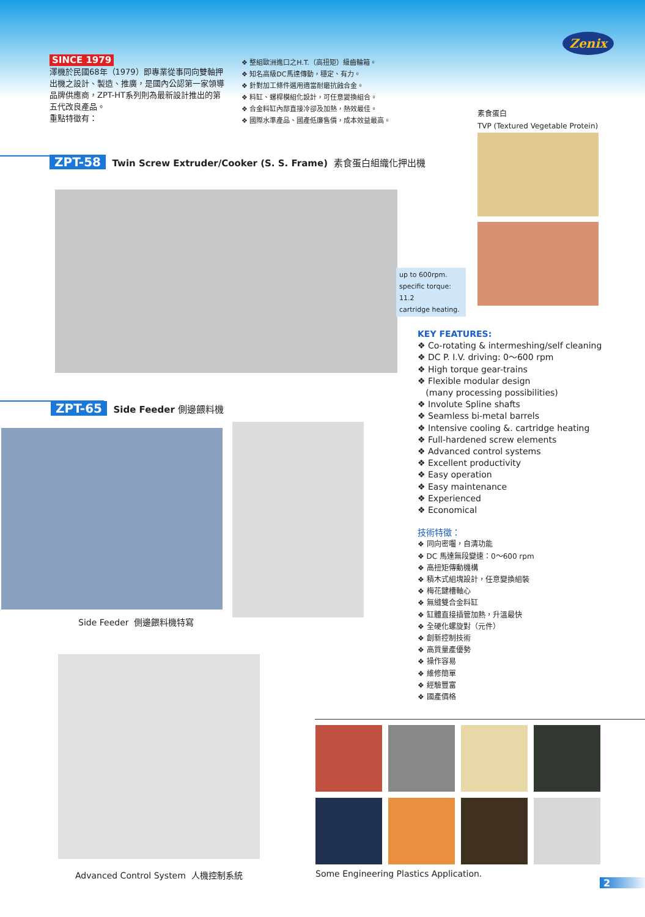Zenix
SINCE 1979
澤機於民國68年（1979）即專業從事同向雙軸押出機之設計、製造、推廣，是國內公認第一家領導品牌供應商，ZPT-HT系列則為最新設計推出的第五代改良產品。
重點特徵有：
❖ 整組歐洲進口之H.T.（高扭矩）級齒輪箱。
❖ 知名高級DC馬達傳動，穩定、有力。
❖ 針對加工條件選用適當耐磨抗蝕合金。
❖ 料缸、螺桿模組化設計，可任意變換組合。
❖ 合金料缸內部直接冷卻及加熱，熱效最佳。
❖ 國際水準產品、國產低廉售價，成本效益最高。
素食蛋白
TVP (Textured Vegetable Protein)
ZPT-58 Twin Screw Extruder/Cooker (S. S. Frame) 素食蛋白組織化押出機
up to 600rpm.
specific torque: 11.2
cartridge heating.
ZPT-65 Side Feeder 側邊餵料機
Side Feeder 側邊餵料機特寫
Advanced Control System 人機控制系統
KEY FEATURES:
❖ Co-rotating & intermeshing/self cleaning
❖ DC P. I.V. driving: 0～600 rpm
❖ High torque gear-trains
❖ Flexible modular design
(many processing possibilities)
❖ Involute Spline shafts
❖ Seamless bi-metal barrels
❖ Intensive cooling &. cartridge heating
❖ Full-hardened screw elements
❖ Advanced control systems
❖ Excellent productivity
❖ Easy operation
❖ Easy maintenance
❖ Experienced
❖ Economical
技術特徵：
❖ 同向密囓，自清功能
❖ DC 馬達無段變速：0～600 rpm
❖ 高扭矩傳動機構
❖ 積木式組塊設計，任意變換組裝
❖ 梅花鍵槽軸心
❖ 無縫雙合金料缸
❖ 缸體直接插管加熱，升溫最快
❖ 全硬化螺旋對（元件）
❖ 創新控制技術
❖ 高質量產優勢
❖ 操作容易
❖ 維修簡單
❖ 經驗豐富
❖ 國產價格
Some Engineering Plastics Application.
2